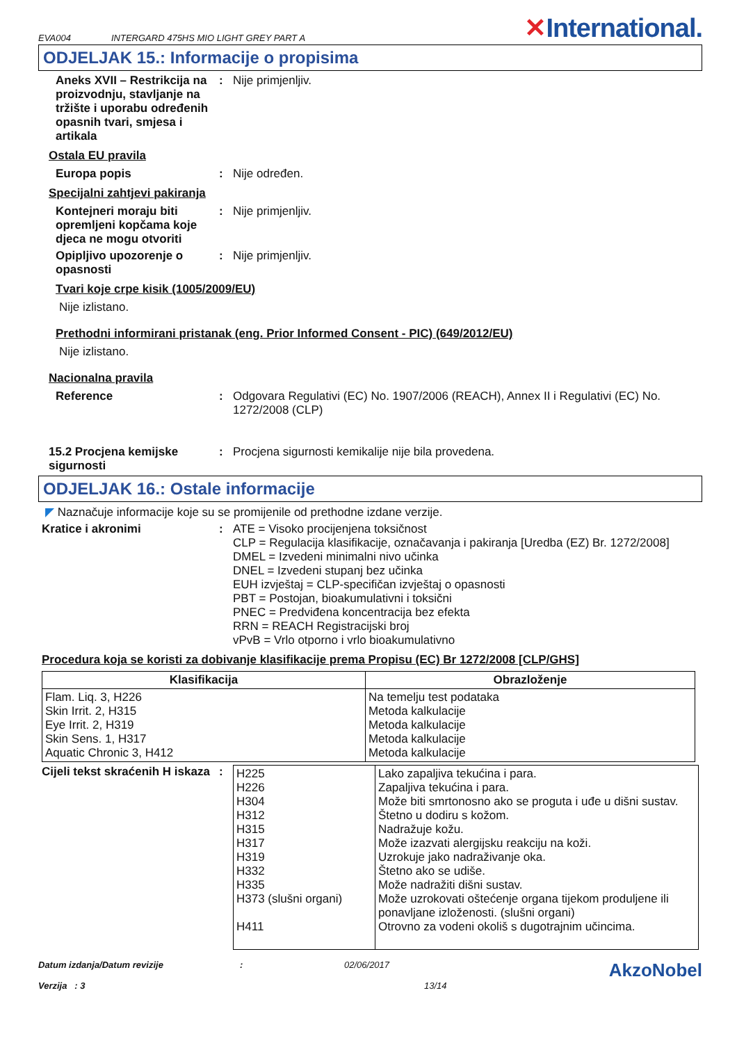EVA004 INTERGARD 475HS MIO LIGHT GREY PART A ✕International.
ODJELJAK 15.: Informacije o propisima
Aneks XVII – Restrikcija na proizvodnju, stavljanje na tržište i uporabu određenih opasnih tvari, smjesa i artikala
: Nije primjenljiv.
Ostala EU pravila
Europa popis : Nije određen.
Specijalni zahtjevi pakiranja
Kontejneri moraju biti opremljeni kopčama koje djeca ne mogu otvoriti
: Nije primjenljiv.
Opipljivo upozorenje o opasnosti
: Nije primjenljiv.
Tvari koje crpe kisik (1005/2009/EU)
Nije izlistano.
Prethodni informirani pristanak (eng. Prior Informed Consent - PIC) (649/2012/EU)
Nije izlistano.
Nacionalna pravila
Reference : Odgovara Regulativi (EC) No. 1907/2006 (REACH), Annex II i Regulativi (EC) No. 1272/2008 (CLP)
15.2 Procjena kemijske sigurnosti
: Procjena sigurnosti kemikalije nije bila provedena.
ODJELJAK 16.: Ostale informacije
◤ Naznačuje informacije koje su se promijenile od prethodne izdane verzije.
Kratice i akronimi : ATE = Visoko procijenjena toksičnost
CLP = Regulacija klasifikacije, označavanja i pakiranja [Uredba (EZ) Br. 1272/2008]
DMEL = Izvedeni minimalni nivo učinka
DNEL = Izvedeni stupanj bez učinka
EUH izvještaj = CLP-specifičan izvještaj o opasnosti
PBT = Postojan, bioakumulativni i toksični
PNEC = Predviđena koncentracija bez efekta
RRN = REACH Registracijski broj
vPvB = Vrlo otporno i vrlo bioakumulativno
Procedura koja se koristi za dobivanje klasifikacije prema Propisu (EC) Br 1272/2008 [CLP/GHS]
| Klasifikacija | Obrazloženje |
| --- | --- |
| Flam. Liq. 3, H226 Skin Irrit. 2, H315 Eye Irrit. 2, H319 Skin Sens. 1, H317 Aquatic Chronic 3, H412 | Na temelju test podataka Metoda kalkulacije Metoda kalkulacije Metoda kalkulacije Metoda kalkulacije |
Cijeli tekst skraćenih H iskaza
:
| H225 H226 H304 H312 H315 H317 H319 H332 H335 H373 (slušni organi) H411 | Lako zapaljiva tekućina i para. Zapaljiva tekućina i para. Može biti smrtonosno ako se proguta i uđe u dišni sustav. Štetno u dodiru s kožom. Nadražuje kožu. Može izazvati alergijsku reakciju na koži. Uzrokuje jako nadraživanje oka. Štetno ako se udiše. Može nadražiti dišni sustav. Može uzrokovati oštećenje organa tijekom produljene ili ponavljane izloženosti. (slušni organi) Otrovno za vodeni okoliš s dugotrajnim učincima. |
Datum izdanja/Datum revizije
Verzija : 3
: 02/06/2017
13/14
AkzoNobel